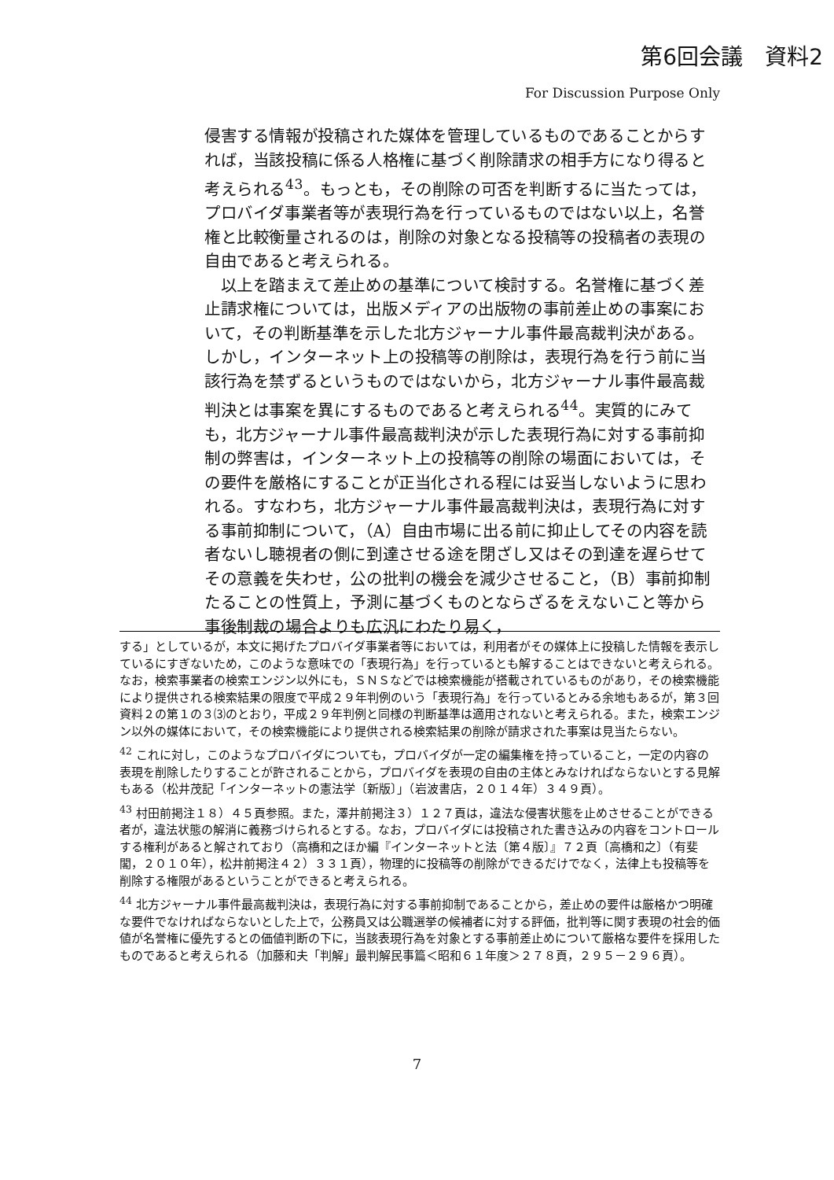第6回会議　資料2
For Discussion Purpose Only
侵害する情報が投稿された媒体を管理しているものであることからすれば，当該投稿に係る人格権に基づく削除請求の相手方になり得ると考えられる<sup>43</sup>。もっとも，その削除の可否を判断するに当たっては，プロバイダ事業者等が表現行為を行っているものではない以上，名誉権と比較衡量されるのは，削除の対象となる投稿等の投稿者の表現の自由であると考えられる。
　以上を踏まえて差止めの基準について検討する。名誉権に基づく差止請求権については，出版メディアの出版物の事前差止めの事案において，その判断基準を示した北方ジャーナル事件最高裁判決がある。しかし，インターネット上の投稿等の削除は，表現行為を行う前に当該行為を禁ずるというものではないから，北方ジャーナル事件最高裁判決とは事案を異にするものであると考えられる<sup>44</sup>。実質的にみても，北方ジャーナル事件最高裁判決が示した表現行為に対する事前抑制の弊害は，インターネット上の投稿等の削除の場面においては，その要件を厳格にすることが正当化される程には妥当しないように思われる。すなわち，北方ジャーナル事件最高裁判決は，表現行為に対する事前抑制について，（A）自由市場に出る前に抑止してその内容を読者ないし聴視者の側に到達させる途を閉ざし又はその到達を遅らせてその意義を失わせ，公の批判の機会を減少させること，（B）事前抑制たることの性質上，予測に基づくものとならざるをえないこと等から事後制裁の場合よりも広汎にわたり易く，
する」としているが，本文に掲げたプロバイダ事業者等においては，利用者がその媒体上に投稿した情報を表示しているにすぎないため，このような意味での「表現行為」を行っているとも解することはできないと考えられる。なお，検索事業者の検索エンジン以外にも，ＳＮＳなどでは検索機能が搭載されているものがあり，その検索機能により提供される検索結果の限度で平成２９年判例のいう「表現行為」を行っているとみる余地もあるが，第３回資料２の第１の３⑶のとおり，平成２９年判例と同様の判断基準は適用されないと考えられる。また，検索エンジン以外の媒体において，その検索機能により提供される検索結果の削除が請求された事案は見当たらない。
<sup>42</sup> これに対し，このようなプロバイダについても，プロバイダが一定の編集権を持っていること，一定の内容の表現を削除したりすることが許されることから，プロバイダを表現の自由の主体とみなければならないとする見解もある（松井茂記「インターネットの憲法学〔新版〕」（岩波書店，２０１４年）３４９頁）。
<sup>43</sup> 村田前掲注１８）４５頁参照。また，澤井前掲注３）１２７頁は，違法な侵害状態を止めさせることができる者が，違法状態の解消に義務づけられるとする。なお，プロバイダには投稿された書き込みの内容をコントロールする権利があると解されており（高橋和之ほか編『インターネットと法〔第４版〕』７２頁〔高橋和之〕（有斐閣，２０１０年），松井前掲注４２）３３１頁），物理的に投稿等の削除ができるだけでなく，法律上も投稿等を削除する権限があるということができると考えられる。
<sup>44</sup> 北方ジャーナル事件最高裁判決は，表現行為に対する事前抑制であることから，差止めの要件は厳格かつ明確な要件でなければならないとした上で，公務員又は公職選挙の候補者に対する評価，批判等に関す表現の社会的価値が名誉権に優先するとの価値判断の下に，当該表現行為を対象とする事前差止めについて厳格な要件を採用したものであると考えられる（加藤和夫「判解」最判解民事篇＜昭和６１年度＞２７８頁，２９５－２９６頁）。
7